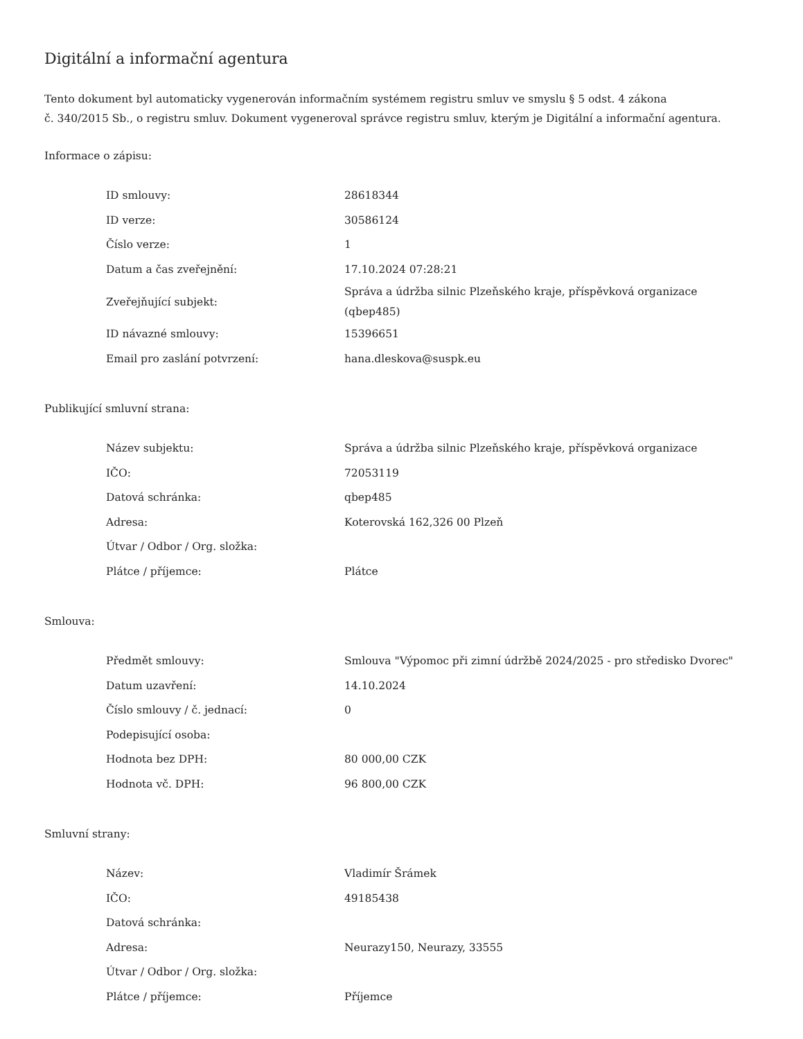Digitální a informační agentura
Tento dokument byl automaticky vygenerován informačním systémem registru smluv ve smyslu § 5 odst. 4 zákona
č. 340/2015 Sb., o registru smluv. Dokument vygeneroval správce registru smluv, kterým je Digitální a informační agentura.
Informace o zápisu:
| ID smlouvy: | 28618344 |
| ID verze: | 30586124 |
| Číslo verze: | 1 |
| Datum a čas zveřejnění: | 17.10.2024 07:28:21 |
| Zveřejňující subjekt: | Správa a údržba silnic Plzeňského kraje, příspěvková organizace (qbep485) |
| ID návazné smlouvy: | 15396651 |
| Email pro zaslání potvrzení: | hana.dleskova@suspk.eu |
Publikující smluvní strana:
| Název subjektu: | Správa a údržba silnic Plzeňského kraje, příspěvková organizace |
| IČO: | 72053119 |
| Datová schránka: | qbep485 |
| Adresa: | Koterovská 162,326 00 Plzeň |
| Útvar / Odbor / Org. složka: | |
| Plátce / příjemce: | Plátce |
Smlouva:
| Předmět smlouvy: | Smlouva "Výpomoc při zimní údržbě 2024/2025 - pro středisko Dvorec" |
| Datum uzavření: | 14.10.2024 |
| Číslo smlouvy / č. jednací: | 0 |
| Podepisující osoba: | |
| Hodnota bez DPH: | 80 000,00 CZK |
| Hodnota vč. DPH: | 96 800,00 CZK |
Smluvní strany:
| Název: | Vladimír Šrámek |
| IČO: | 49185438 |
| Datová schránka: | |
| Adresa: | Neurazy150, Neurazy, 33555 |
| Útvar / Odbor / Org. složka: | |
| Plátce / příjemce: | Příjemce |